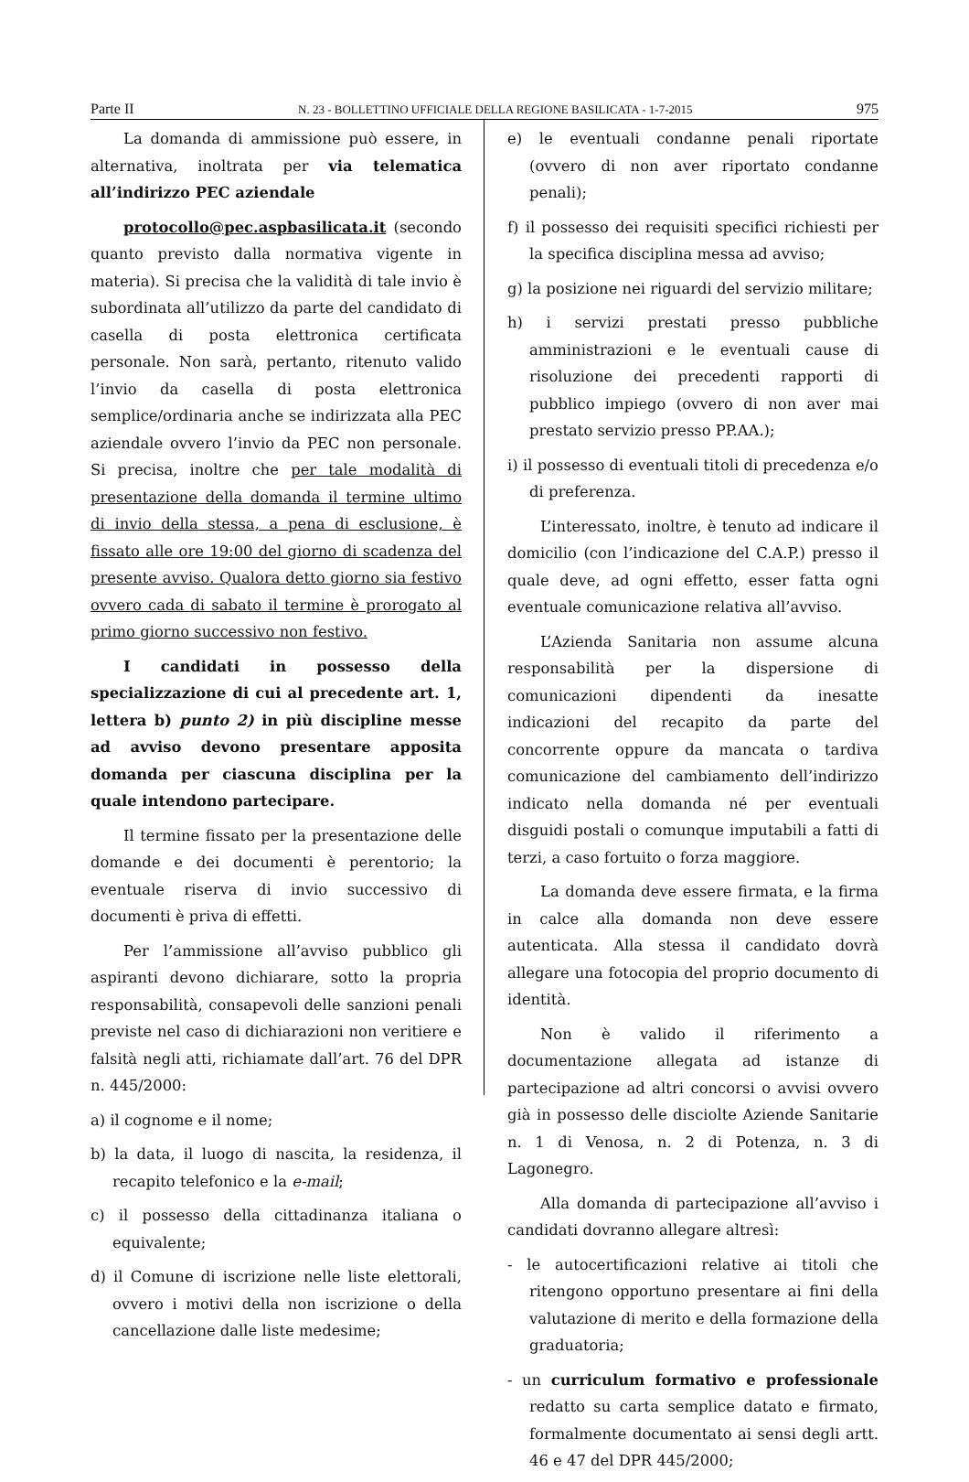Parte II N. 23 - BOLLETTINO UFFICIALE DELLA REGIONE BASILICATA - 1-7-2015 975
La domanda di ammissione può essere, in alternativa, inoltrata per via telematica all’indirizzo PEC aziendale
protocollo@pec.aspbasilicata.it (secondo quanto previsto dalla normativa vigente in materia). Si precisa che la validità di tale invio è subordinata all’utilizzo da parte del candidato di casella di posta elettronica certificata personale. Non sarà, pertanto, ritenuto valido l’invio da casella di posta elettronica semplice/ordinaria anche se indirizzata alla PEC aziendale ovvero l’invio da PEC non personale. Si precisa, inoltre che per tale modalità di presentazione della domanda il termine ultimo di invio della stessa, a pena di esclusione, è fissato alle ore 19:00 del giorno di scadenza del presente avviso. Qualora detto giorno sia festivo ovvero cada di sabato il termine è prorogato al primo giorno successivo non festivo.
I candidati in possesso della specializzazione di cui al precedente art. 1, lettera b) punto 2) in più discipline messe ad avviso devono presentare apposita domanda per ciascuna disciplina per la quale intendono partecipare.
Il termine fissato per la presentazione delle domande e dei documenti è perentorio; la eventuale riserva di invio successivo di documenti è priva di effetti.
Per l’ammissione all’avviso pubblico gli aspiranti devono dichiarare, sotto la propria responsabilità, consapevoli delle sanzioni penali previste nel caso di dichiarazioni non veritiere e falsità negli atti, richiamate dall’art. 76 del DPR n. 445/2000:
a) il cognome e il nome;
b) la data, il luogo di nascita, la residenza, il recapito telefonico e la e-mail;
c) il possesso della cittadinanza italiana o equivalente;
d) il Comune di iscrizione nelle liste elettorali, ovvero i motivi della non iscrizione o della cancellazione dalle liste medesime;
e) le eventuali condanne penali riportate (ovvero di non aver riportato condanne penali);
f) il possesso dei requisiti specifici richiesti per la specifica disciplina messa ad avviso;
g) la posizione nei riguardi del servizio militare;
h) i servizi prestati presso pubbliche amministrazioni e le eventuali cause di risoluzione dei precedenti rapporti di pubblico impiego (ovvero di non aver mai prestato servizio presso PP.AA.);
i) il possesso di eventuali titoli di precedenza e/o di preferenza.
L’interessato, inoltre, è tenuto ad indicare il domicilio (con l’indicazione del C.A.P.) presso il quale deve, ad ogni effetto, esser fatta ogni eventuale comunicazione relativa all’avviso.
L’Azienda Sanitaria non assume alcuna responsabilità per la dispersione di comunicazioni dipendenti da inesatte indicazioni del recapito da parte del concorrente oppure da mancata o tardiva comunicazione del cambiamento dell’indirizzo indicato nella domanda né per eventuali disguidi postali o comunque imputabili a fatti di terzi, a caso fortuito o forza maggiore.
La domanda deve essere firmata, e la firma in calce alla domanda non deve essere autenticata. Alla stessa il candidato dovrà allegare una fotocopia del proprio documento di identità.
Non è valido il riferimento a documentazione allegata ad istanze di partecipazione ad altri concorsi o avvisi ovvero già in possesso delle disciolte Aziende Sanitarie n. 1 di Venosa, n. 2 di Potenza, n. 3 di Lagonegro.
Alla domanda di partecipazione all’avviso i candidati dovranno allegare altresì:
- le autocertificazioni relative ai titoli che ritengono opportuno presentare ai fini della valutazione di merito e della formazione della graduatoria;
- un curriculum formativo e professionale redatto su carta semplice datato e firmato, formalmente documentato ai sensi degli artt. 46 e 47 del DPR 445/2000;